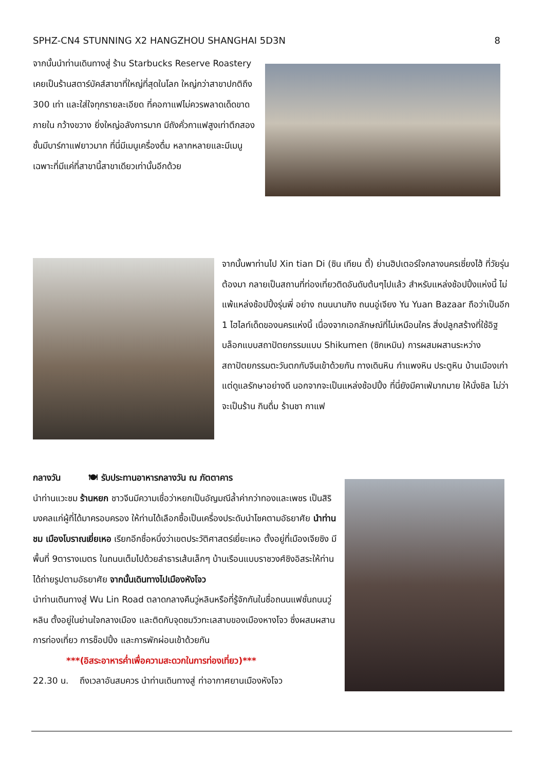SPHZ-CN4 STUNNING X2 HANGZHOU SHANGHAI 5D3N 8
จากนั้นนำท่านเดินทางสู่ ร้าน Starbucks Reserve Roastery เคยเป็นร้านสตาร์บัคส์สาขาที่ใหญ่ที่สุดในโลก ใหญ่กว่าสาขาปกติถึง 300 เท่า และใส่ใจทุกรายละเอียด ที่คอกาแฟไม่ควรพลาดเด็ดขาดภายใน กว้างขวาง ยิ่งใหญ่อลังการมาก มีถังคั่วกาแฟสูงเท่าตึกสองชั้นมีบาร์กาแฟยาวมาก ที่นี่มีเมนูเครื่องดื่ม หลากหลายและมีเมนูเฉพาะที่มีแค่ที่สาขานี้สาขาเดียวเท่านั้นอีกด้วย
จากนั้นพาท่านไป Xin tian Di (ซิน เทียน ตี้) ย่านฮิปเตอร์ใจกลางนครเซี่ยงไฮ้ ที่วัยรุ่นต้องมา กลายเป็นสถานที่ท่องเที่ยวติดอันดับต้นๆไปแล้ว สำหรับแหล่งช้อปปิ้งแห่งนี้ ไม่แพ้แหล่งช้อปปิ้งรุ่นพี่ อย่าง ถนนนานกิง ถนนอู่เจียง Yu Yuan Bazaar ถือว่าเป็นอีก 1 ไฮไลท์เด็ดของนครแห่งนี้ เนื่องจากเอกลักษณ์ที่ไม่เหมือนใคร สิ่งปลูกสร้างที่ใช้อิฐบล็อกแบบสถาปัตยกรรมแบบ Shikumen (ซิกเหมิน) การผสมผสานระหว่างสถาปัตยกรรมตะวันตกกับจีนเข้าด้วยกัน ทางเดินหิน กำแพงหิน ประตูหิน บ้านเมืองเก่าแต่ดูแลรักษาอย่างดี นอกจากจะเป็นแหล่งช้อปปิ้ง ที่นี่ยังมีคาเฟ่มากมาย ให้นั่งชิล ไม่ว่าจะเป็นร้าน กินดื่ม ร้านชา กาแฟ
กลางวัน 🍽 รับประทานอาหารกลางวัน ณ ภัตตาคาร
นำท่านแวะชม ร้านหยก ชาวจีนมีความเชื่อว่าหยกเป็นอัญมณีล้ำค่ากว่าทองและเพชร เป็นสิริมงคลแก่ผู้ที่ได้มาครอบครอง ให้ท่านได้เลือกซื้อเป็นเครื่องประดับนำโชคตามอัธยาศัย นำท่านชม เมืองโบราณเยี่ยเหอ เรียกอีกชื่อหนึ่งว่าเขตประวัติศาสตร์เยี่ยะเหอ ตั้งอยู่ที่เมืองเจียซิง มีพื้นที่ 9ตารางเมตร ในถนนเต็มไปด้วยลำธารเส้นเล็กๆ บ้านเรือนแบบราชวงศ์ชิงอิสระให้ท่านได้ถ่ายรูปตามอัธยาศัย จากนั้นเดินทางไปเมืองหังโจว
นำท่านเดินทางสู่ Wu Lin Road ตลาดกลางคืนวู่หลินหรือที่รู้จักกันในชื่อถนนแฟชั่นถนนวู่หลิน ตั้งอยู่ในย่านใจกลางเมือง และติดกับจุดชมวิวทะเลสาบของเมืองหางโจว ซึ่งผสมผสานการท่องเที่ยว การช็อปปิ้ง และการพักผ่อนเข้าด้วยกัน
***(อิสระอาหารค่ำเพื่อความสะดวกในการท่องเที่ยว)***
22.30 น. ถึงเวลาอันสมควร นำท่านเดินทางสู่ ท่าอากาศยานเมืองหังโจว